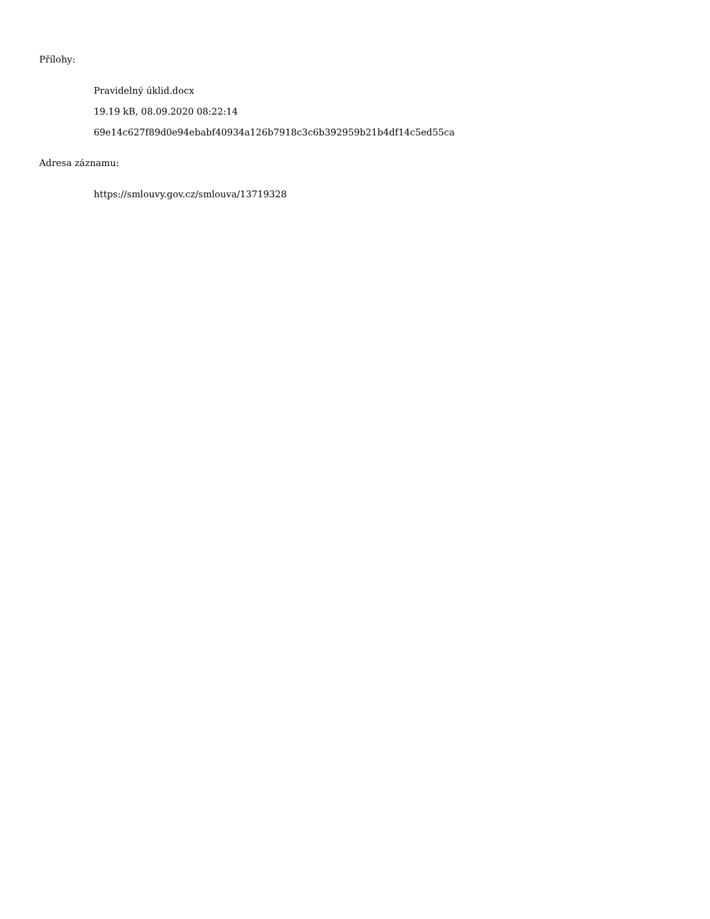Přílohy:
Pravidelný úklid.docx
19.19 kB, 08.09.2020 08:22:14
69e14c627f89d0e94ebabf40934a126b7918c3c6b392959b21b4df14c5ed55ca
Adresa záznamu:
https://smlouvy.gov.cz/smlouva/13719328